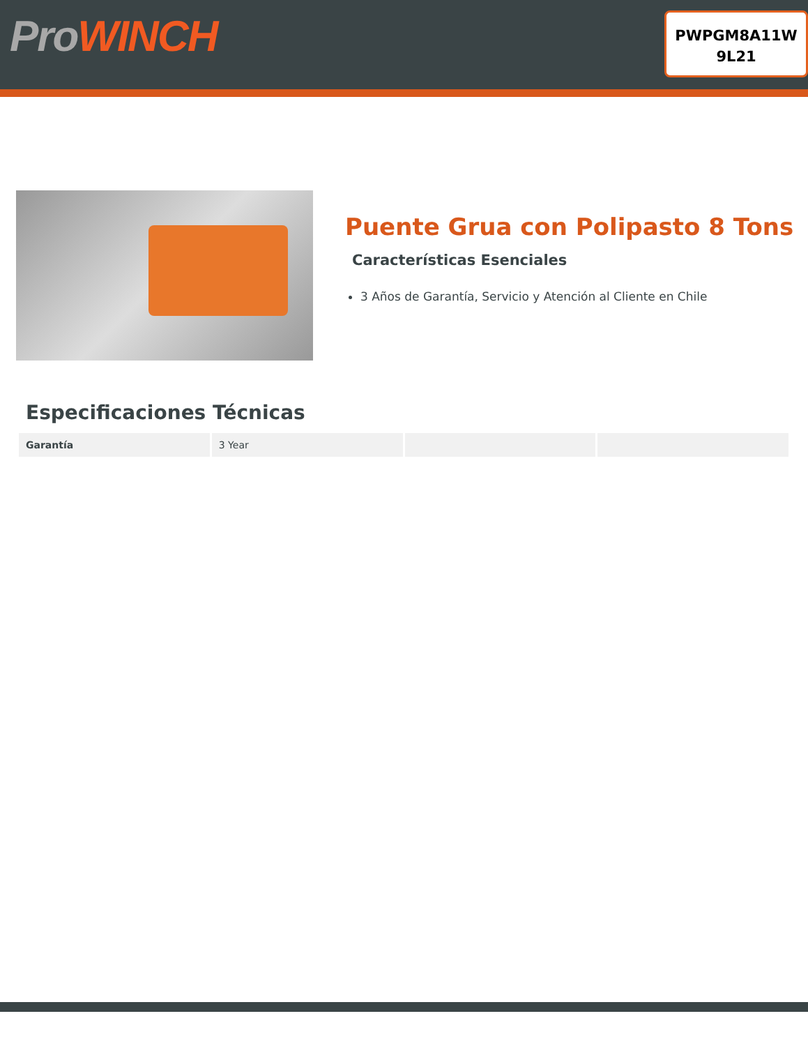ProWINCH
PWPGM8A11W
9L21
Puente Grua con Polipasto 8 Tons
Características Esenciales
3 Años de Garantía, Servicio y Atención al Cliente en Chile
Especificaciones Técnicas
| Garantía | 3 Year | | |